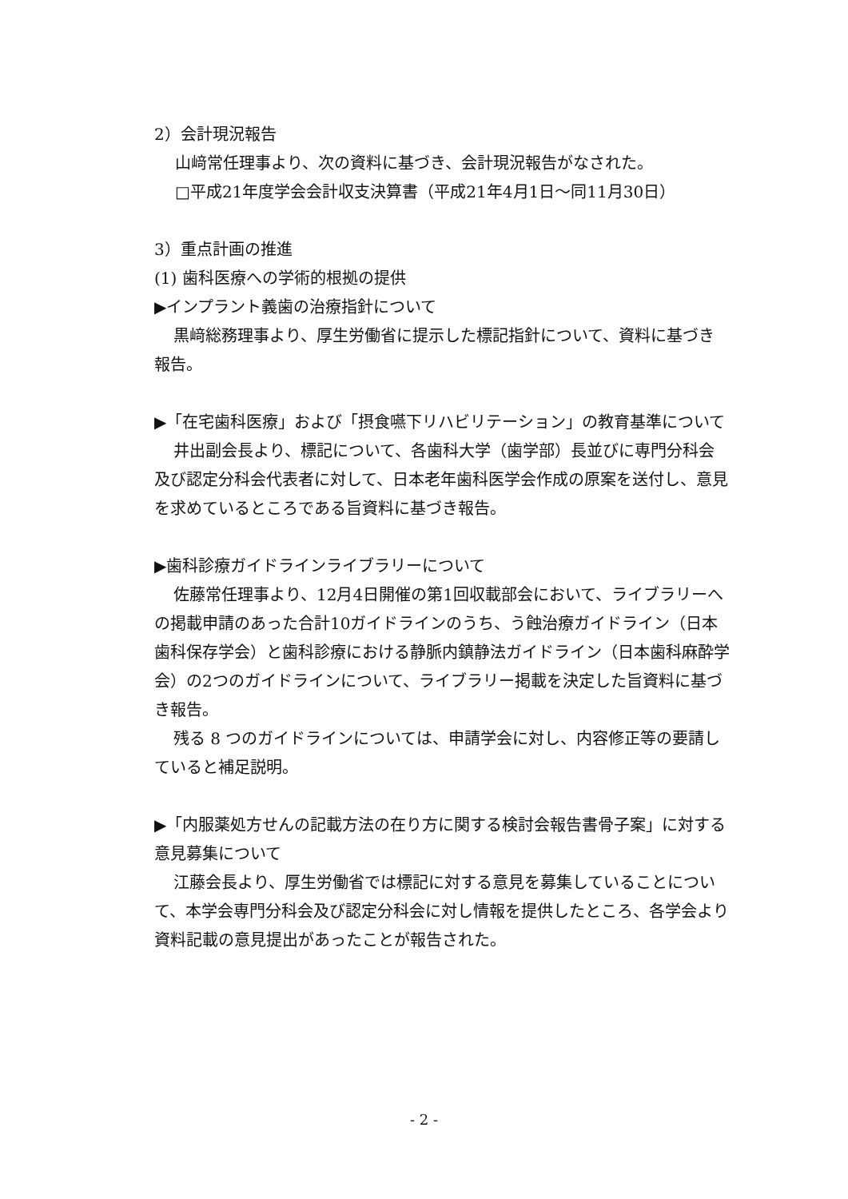2）会計現況報告
山﨑常任理事より、次の資料に基づき、会計現況報告がなされた。
□平成21年度学会会計収支決算書（平成21年4月1日～同11月30日）
3）重点計画の推進
(1) 歯科医療への学術的根拠の提供
▶インプラント義歯の治療指針について
黒﨑総務理事より、厚生労働省に提示した標記指針について、資料に基づき報告。
▶「在宅歯科医療」および「摂食嚥下リハビリテーション」の教育基準について
井出副会長より、標記について、各歯科大学（歯学部）長並びに専門分科会及び認定分科会代表者に対して、日本老年歯科医学会作成の原案を送付し、意見を求めているところである旨資料に基づき報告。
▶歯科診療ガイドラインライブラリーについて
佐藤常任理事より、12月4日開催の第1回収載部会において、ライブラリーへの掲載申請のあった合計10ガイドラインのうち、う蝕治療ガイドライン（日本歯科保存学会）と歯科診療における静脈内鎮静法ガイドライン（日本歯科麻酔学会）の2つのガイドラインについて、ライブラリー掲載を決定した旨資料に基づき報告。
残る 8 つのガイドラインについては、申請学会に対し、内容修正等の要請していると補足説明。
▶「内服薬処方せんの記載方法の在り方に関する検討会報告書骨子案」に対する意見募集について
江藤会長より、厚生労働省では標記に対する意見を募集していることについて、本学会専門分科会及び認定分科会に対し情報を提供したところ、各学会より資料記載の意見提出があったことが報告された。
- 2 -